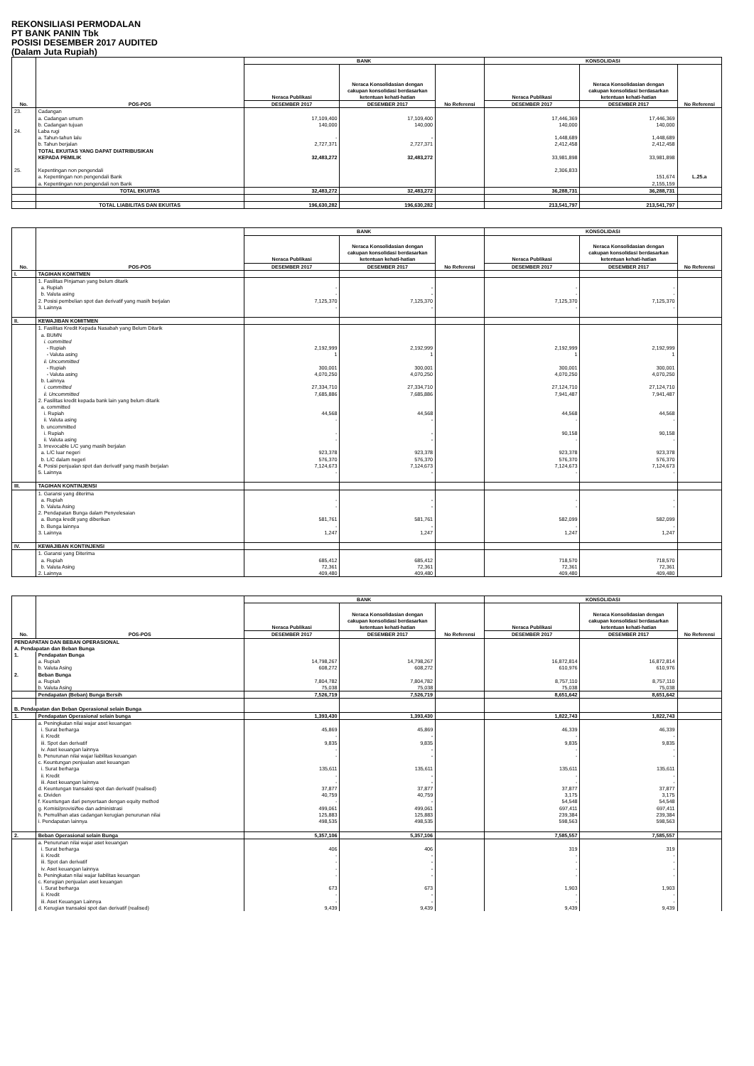REKONSILIASI PERMODALAN
PT BANK PANIN Tbk
POSISI DESEMBER 2017 AUDITED
(Dalam Juta Rupiah)
| No. | POS-POS | BANK | | | KONSOLIDASI | | |
| --- | --- | --- | --- | --- | --- | --- | --- |
| | | Neraca Publikasi | Neraca Konsolidasian dengan cakupan konsolidasi berdasarkan ketentuan kehati-hatian | No Referensi | Neraca Publikasi | Neraca Konsolidasian dengan cakupan konsolidasi berdasarkan ketentuan kehati-hatian | No Referensi |
| | | DESEMBER 2017 | DESEMBER 2017 | | DESEMBER 2017 | DESEMBER 2017 | |
| 23. | Cadangan | | | | | | |
| | a. Cadangan umum | 17,109,400 | 17,109,400 | | 17,446,369 | 17,446,369 | |
| | b. Cadangan tujuan | 140,000 | 140,000 | | 140,000 | 140,000 | |
| 24. | Laba rugi | | | | | | |
| | a. Tahun-tahun lalu | - | - | | 1,448,689 | 1,448,689 | |
| | b. Tahun berjalan | 2,727,371 | 2,727,371 | | 2,412,458 | 2,412,458 | |
| | TOTAL EKUITAS YANG DAPAT DIATRIBUSIKAN | | | | | | |
| | KEPADA PEMILIK | 32,483,272 | 32,483,272 | | 33,981,898 | 33,981,898 | |
| 25. | Kepentingan non pengendali | | | | 2,306,833 | | |
| | a. Kepentingan non pengendali Bank | | | | | 151,674 | L.25.a |
| | a. Kepentingan non pengendali non Bank | | | | | 2,155,159 | |
| | TOTAL EKUITAS | 32,483,272 | 32,483,272 | | 36,288,731 | 36,288,731 | |
| | TOTAL LIABILITAS DAN EKUITAS | 196,630,282 | 196,630,282 | | 213,541,797 | 213,541,797 | |
| No. | POS-POS | BANK | | | KONSOLIDASI | | |
| --- | --- | --- | --- | --- | --- | --- | --- |
| | | Neraca Publikasi | Neraca Konsolidasian dengan cakupan konsolidasi berdasarkan ketentuan kehati-hatian | No Referensi | Neraca Publikasi | Neraca Konsolidasian dengan cakupan konsolidasi berdasarkan ketentuan kehati-hatian | No Referensi |
| | | DESEMBER 2017 | DESEMBER 2017 | | DESEMBER 2017 | DESEMBER 2017 | |
| I. | TAGIHAN KOMITMEN | | | | | | |
| | 1. Fasilitas Pinjaman yang belum ditarik | | | | | | |
| | a. Rupiah | - | - | | - | - | |
| | b. Valuta asing | - | - | | - | - | |
| | 2. Posisi pembelian spot dan derivatif yang masih berjalan | 7,125,370 | 7,125,370 | | 7,125,370 | 7,125,370 | |
| | 3. Lainnya | - | - | | - | - | |
| II. | KEWAJIBAN KOMITMEN | | | | | | |
| | 1. Fasilitas Kredit Kepada Nasabah yang Belum Ditarik | | | | | | |
| | a. BUMN | | | | | | |
| | i. committed | | | | | | |
| | - Rupiah | 2,192,999 | 2,192,999 | | 2,192,999 | 2,192,999 | |
| | - Valuta asing | 1 | 1 | | 1 | 1 | |
| | ii. Uncommitted | | | | | | |
| | - Rupiah | 300,001 | 300,001 | | 300,001 | 300,001 | |
| | - Valuta asing | 4,070,250 | 4,070,250 | | 4,070,250 | 4,070,250 | |
| | b. Lainnya | | | | | | |
| | i. committed | 27,334,710 | 27,334,710 | | 27,124,710 | 27,124,710 | |
| | ii. Uncommitted | 7,685,886 | 7,685,886 | | 7,941,487 | 7,941,487 | |
| | 2. Fasilitas kredit kepada bank lain yang belum ditarik | | | | | | |
| | a. committed | | | | | | |
| | i. Rupiah | 44,568 | 44,568 | | 44,568 | 44,568 | |
| | ii. Valuta asing | - | - | | - | - | |
| | b. uncommitted | | | | | | |
| | i. Rupiah | - | - | | 90,158 | 90,158 | |
| | ii. Valuta asing | - | - | | - | - | |
| | 3. Irrevocable L/C yang masih berjalan | | | | | | |
| | a. L/C luar negeri | 923,378 | 923,378 | | 923,378 | 923,378 | |
| | b. L/C dalam negeri | 576,370 | 576,370 | | 576,370 | 576,370 | |
| | 4. Posisi penjualan spot dan derivatif yang masih berjalan | 7,124,673 | 7,124,673 | | 7,124,673 | 7,124,673 | |
| | 5. Lainnya | - | - | | - | - | |
| III. | TAGIHAN KONTINJENSI | | | | | | |
| | 1. Garansi yang diterima | | | | | | |
| | a. Rupiah | - | - | | - | - | |
| | b. Valuta Asing | - | - | | - | - | |
| | 2. Pendapatan Bunga dalam Penyelesaian | | | | | | |
| | a. Bunga kredit yang diberikan | 581,761 | 581,761 | | 582,099 | 582,099 | |
| | b. Bunga lainnya | - | - | | - | - | |
| | 3. Lainnya | 1,247 | 1,247 | | 1,247 | 1,247 | |
| IV. | KEWAJIBAN KONTINJENSI | | | | | | |
| | 1. Garansi yang Diterima | | | | | | |
| | a. Rupiah | 685,412 | 685,412 | | 718,570 | 718,570 | |
| | b. Valuta Asing | 72,361 | 72,361 | | 72,361 | 72,361 | |
| | 2. Lainnya | 409,480 | 409,480 | | 409,480 | 409,480 | |
| No. | POS-POS | BANK | | | KONSOLIDASI | | |
| --- | --- | --- | --- | --- | --- | --- | --- |
| | | Neraca Publikasi | Neraca Konsolidasian dengan cakupan konsolidasi berdasarkan ketentuan kehati-hatian | No Referensi | Neraca Publikasi | Neraca Konsolidasian dengan cakupan konsolidasi berdasarkan ketentuan kehati-hatian | No Referensi |
| | | DESEMBER 2017 | DESEMBER 2017 | | DESEMBER 2017 | DESEMBER 2017 | |
| PENDAPATAN DAN BEBAN OPERASIONAL | | | | | | | |
| A. Pendapatan dan Beban Bunga | | | | | | | |
| 1. | Pendapatan Bunga | | | | | | |
| | a. Rupiah | 14,798,267 | 14,798,267 | | 16,872,814 | 16,872,814 | |
| | b. Valuta Asing | 608,272 | 608,272 | | 610,976 | 610,976 | |
| 2. | Beban Bunga | | | | | | |
| | a. Rupiah | 7,804,782 | 7,804,782 | | 8,757,110 | 8,757,110 | |
| | b. Valuta Asing | 75,038 | 75,038 | | 75,038 | 75,038 | |
| | Pendapatan (Beban) Bunga Bersih | 7,526,719 | 7,526,719 | | 8,651,642 | 8,651,642 | |
| B. Pendapatan dan Beban Operasional selain Bunga | | | | | | | |
| 1. | Pendapatan Operasional selain bunga | 1,393,430 | 1,393,430 | | 1,822,743 | 1,822,743 | |
| | a. Peningkatan nilai wajar aset keuangan | | | | | | |
| | i. Surat berharga | 45,869 | 45,869 | | 46,339 | 46,339 | |
| | ii. Kredit | - | - | | - | - | |
| | iii. Spot dan derivatif | 9,835 | 9,835 | | 9,835 | 9,835 | |
| | iv. Aset keuangan lainnya | - | - | | - | - | |
| | b. Penurunan nilai wajar liabilitas keuangan | - | - | | - | - | |
| | c. Keuntungan penjualan aset keuangan | | | | | | |
| | i. Surat berharga | 135,611 | 135,611 | | 135,611 | 135,611 | |
| | ii. Kredit | - | - | | - | - | |
| | iii. Aset keuangan lainnya | - | - | | - | - | |
| | d. Keuntungan transaksi spot dan derivatif (realised) | 37,877 | 37,877 | | 37,877 | 37,877 | |
| | e. Dividen | 40,759 | 40,759 | | 3,175 | 3,175 | |
| | f. Keuntungan dari penyertaan dengan equity method | - | - | | 54,548 | 54,548 | |
| | g. Komisi/provisi/fee dan administrasi | 499,061 | 499,061 | | 697,411 | 697,411 | |
| | h. Pemulihan atas cadangan kerugian penurunan nilai | 125,883 | 125,883 | | 239,384 | 239,384 | |
| | i. Pendapatan lainnya | 498,535 | 498,535 | | 598,563 | 598,563 | |
| 2. | Beban Operasional selain Bunga | 5,357,106 | 5,357,106 | | 7,585,557 | 7,585,557 | |
| | a. Penurunan nilai wajar aset keuangan | | | | | | |
| | i. Surat berharga | 406 | 406 | | 319 | 319 | |
| | ii. Kredit | - | - | | - | - | |
| | iii. Spot dan derivatif | - | - | | - | - | |
| | iv. Aset keuangan lainnya | - | - | | - | - | |
| | b. Peningkatan nilai wajar liabilitas keuangan | - | - | | - | - | |
| | c. Kerugian penjualan aset keuangan | | | | | | |
| | i. Surat berharga | 673 | 673 | | 1,903 | 1,903 | |
| | ii. Kredit | - | - | | - | - | |
| | iii. Aset Keuangan Lainnya | - | - | | - | - | |
| | d. Kerugian transaksi spot dan derivatif (realised) | 9,439 | 9,439 | | 9,439 | 9,439 | |